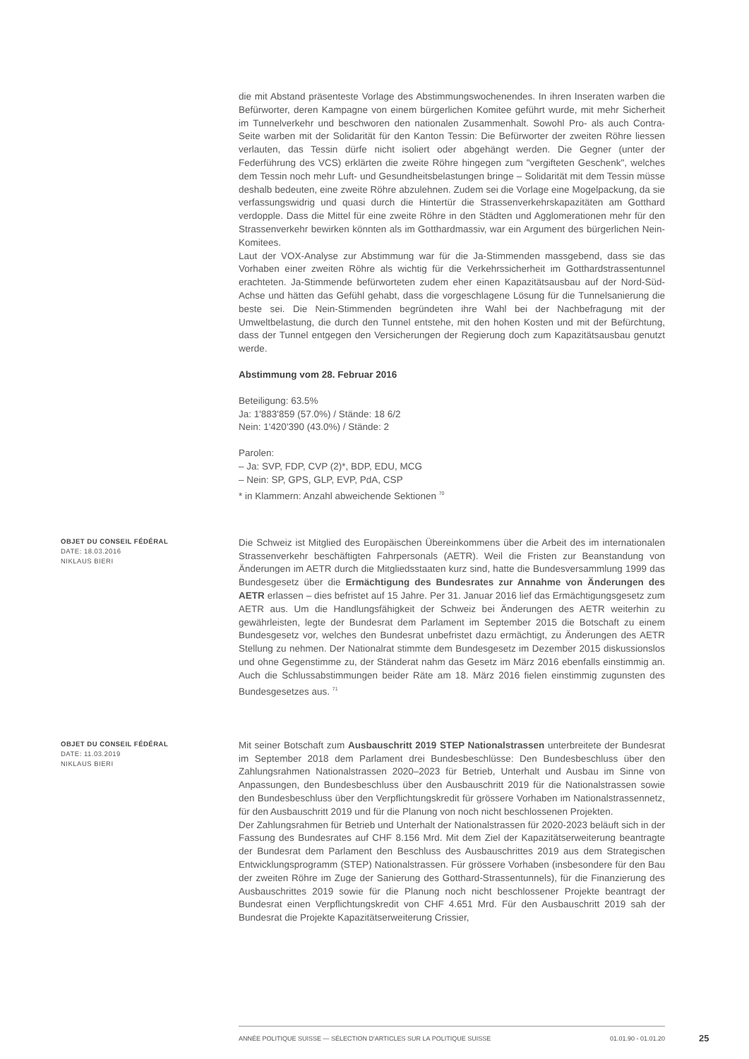die mit Abstand präsenteste Vorlage des Abstimmungswochenendes. In ihren Inseraten warben die Befürworter, deren Kampagne von einem bürgerlichen Komitee geführt wurde, mit mehr Sicherheit im Tunnelverkehr und beschworen den nationalen Zusammenhalt. Sowohl Pro- als auch Contra-Seite warben mit der Solidarität für den Kanton Tessin: Die Befürworter der zweiten Röhre liessen verlauten, das Tessin dürfe nicht isoliert oder abgehängt werden. Die Gegner (unter der Federführung des VCS) erklärten die zweite Röhre hingegen zum "vergifteten Geschenk", welches dem Tessin noch mehr Luft- und Gesundheitsbelastungen bringe – Solidarität mit dem Tessin müsse deshalb bedeuten, eine zweite Röhre abzulehnen. Zudem sei die Vorlage eine Mogelpackung, da sie verfassungswidrig und quasi durch die Hintertür die Strassenverkehrskapazitäten am Gotthard verdopple. Dass die Mittel für eine zweite Röhre in den Städten und Agglomerationen mehr für den Strassenverkehr bewirken könnten als im Gotthardmassiv, war ein Argument des bürgerlichen Nein-Komitees.
Laut der VOX-Analyse zur Abstimmung war für die Ja-Stimmenden massgebend, dass sie das Vorhaben einer zweiten Röhre als wichtig für die Verkehrssicherheit im Gotthardstrassentunnel erachteten. Ja-Stimmende befürworteten zudem eher einen Kapazitätsausbau auf der Nord-Süd-Achse und hätten das Gefühl gehabt, dass die vorgeschlagene Lösung für die Tunnelsanierung die beste sei. Die Nein-Stimmenden begründeten ihre Wahl bei der Nachbefragung mit der Umweltbelastung, die durch den Tunnel entstehe, mit den hohen Kosten und mit der Befürchtung, dass der Tunnel entgegen den Versicherungen der Regierung doch zum Kapazitätsausbau genutzt werde.
Abstimmung vom 28. Februar 2016
Beteiligung: 63.5%
Ja: 1'883'859 (57.0%) / Stände: 18 6/2
Nein: 1'420'390 (43.0%) / Stände: 2
Parolen:
– Ja: SVP, FDP, CVP (2)*, BDP, EDU, MCG
– Nein: SP, GPS, GLP, EVP, PdA, CSP
* in Klammern: Anzahl abweichende Sektionen <sup>70</sup>
OBJET DU CONSEIL FÉDÉRAL
DATE: 18.03.2016
NIKLAUS BIERI
Die Schweiz ist Mitglied des Europäischen Übereinkommens über die Arbeit des im internationalen Strassenverkehr beschäftigten Fahrpersonals (AETR). Weil die Fristen zur Beanstandung von Änderungen im AETR durch die Mitgliedsstaaten kurz sind, hatte die Bundesversammlung 1999 das Bundesgesetz über die Ermächtigung des Bundesrates zur Annahme von Änderungen des AETR erlassen – dies befristet auf 15 Jahre. Per 31. Januar 2016 lief das Ermächtigungsgesetz zum AETR aus. Um die Handlungsfähigkeit der Schweiz bei Änderungen des AETR weiterhin zu gewährleisten, legte der Bundesrat dem Parlament im September 2015 die Botschaft zu einem Bundesgesetz vor, welches den Bundesrat unbefristet dazu ermächtigt, zu Änderungen des AETR Stellung zu nehmen. Der Nationalrat stimmte dem Bundesgesetz im Dezember 2015 diskussionslos und ohne Gegenstimme zu, der Ständerat nahm das Gesetz im März 2016 ebenfalls einstimmig an. Auch die Schlussabstimmungen beider Räte am 18. März 2016 fielen einstimmig zugunsten des Bundesgesetzes aus. <sup>71</sup>
OBJET DU CONSEIL FÉDÉRAL
DATE: 11.03.2019
NIKLAUS BIERI
Mit seiner Botschaft zum Ausbauschritt 2019 STEP Nationalstrassen unterbreitete der Bundesrat im September 2018 dem Parlament drei Bundesbeschlüsse: Den Bundesbeschluss über den Zahlungsrahmen Nationalstrassen 2020–2023 für Betrieb, Unterhalt und Ausbau im Sinne von Anpassungen, den Bundesbeschluss über den Ausbauschritt 2019 für die Nationalstrassen sowie den Bundesbeschluss über den Verpflichtungskredit für grössere Vorhaben im Nationalstrassennetz, für den Ausbauschritt 2019 und für die Planung von noch nicht beschlossenen Projekten.
Der Zahlungsrahmen für Betrieb und Unterhalt der Nationalstrassen für 2020-2023 beläuft sich in der Fassung des Bundesrates auf CHF 8.156 Mrd. Mit dem Ziel der Kapazitätserweiterung beantragte der Bundesrat dem Parlament den Beschluss des Ausbauschrittes 2019 aus dem Strategischen Entwicklungsprogramm (STEP) Nationalstrassen. Für grössere Vorhaben (insbesondere für den Bau der zweiten Röhre im Zuge der Sanierung des Gotthard-Strassentunnels), für die Finanzierung des Ausbauschrittes 2019 sowie für die Planung noch nicht beschlossener Projekte beantragt der Bundesrat einen Verpflichtungskredit von CHF 4.651 Mrd. Für den Ausbauschritt 2019 sah der Bundesrat die Projekte Kapazitätserweiterung Crissier,
ANNÉE POLITIQUE SUISSE — SÉLECTION D'ARTICLES SUR LA POLITIQUE SUISSE 01.01.90 - 01.01.20
25